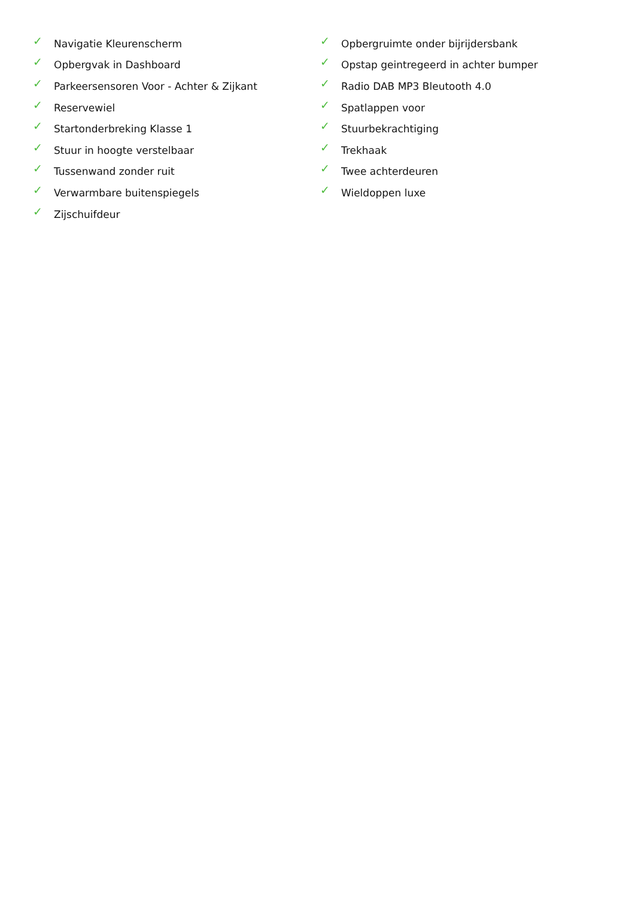✓ Navigatie Kleurenscherm
✓ Opbergvak in Dashboard
✓ Parkeersensoren Voor - Achter & Zijkant
✓ Reservewiel
✓ Startonderbreking Klasse 1
✓ Stuur in hoogte verstelbaar
✓ Tussenwand zonder ruit
✓ Verwarmbare buitenspiegels
✓ Zijschuifdeur
✓ Opbergruimte onder bijrijdersbank
✓ Opstap geintregeerd in achter bumper
✓ Radio DAB MP3 Bleutooth 4.0
✓ Spatlappen voor
✓ Stuurbekrachtiging
✓ Trekhaak
✓ Twee achterdeuren
✓ Wieldoppen luxe